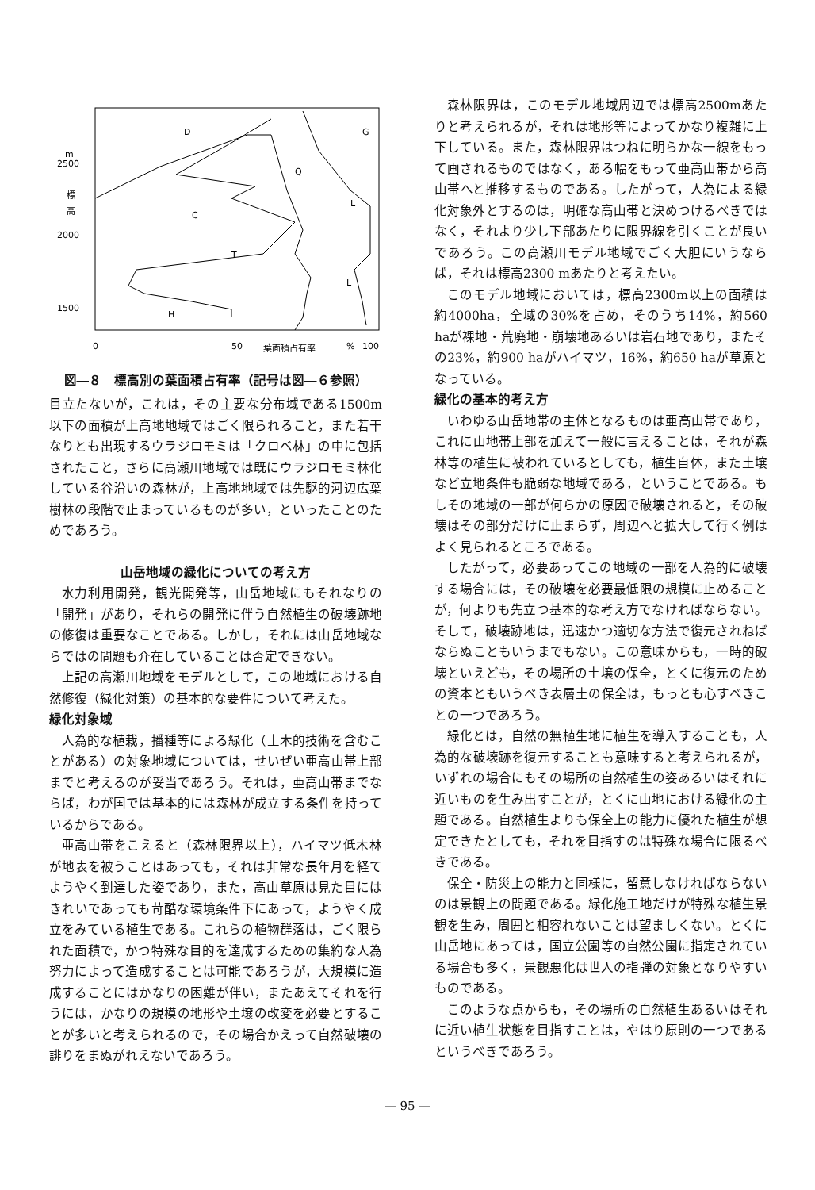m
2500
標
高
2000
1500
0
50
葉面積占有率
%
100
D
G
Q
C
L
T
L
H
図―８　標高別の葉面積占有率（記号は図―６参照）
目立たないが，これは，その主要な分布域である1500m以下の面積が上高地地域ではごく限られること，また若干なりとも出現するウラジロモミは「クロベ林」の中に包括されたこと，さらに高瀬川地域では既にウラジロモミ林化している谷沿いの森林が，上高地地域では先駆的河辺広葉樹林の段階で止まっているものが多い，といったことのためであろう。
山岳地域の緑化についての考え方
水力利用開発，観光開発等，山岳地域にもそれなりの「開発」があり，それらの開発に伴う自然植生の破壊跡地の修復は重要なことである。しかし，それには山岳地域ならではの問題も介在していることは否定できない。
上記の高瀬川地域をモデルとして，この地域における自然修復（緑化対策）の基本的な要件について考えた。
緑化対象域
人為的な植栽，播種等による緑化（土木的技術を含むことがある）の対象地域については，せいぜい亜高山帯上部までと考えるのが妥当であろう。それは，亜高山帯までならば，わが国では基本的には森林が成立する条件を持っているからである。
亜高山帯をこえると（森林限界以上），ハイマツ低木林が地表を被うことはあっても，それは非常な長年月を経てようやく到達した姿であり，また，高山草原は見た目にはきれいであっても苛酷な環境条件下にあって，ようやく成立をみている植生である。これらの植物群落は，ごく限られた面積で，かつ特殊な目的を達成するための集約な人為努力によって造成することは可能であろうが，大規模に造成することにはかなりの困難が伴い，またあえてそれを行うには，かなりの規模の地形や土壌の改変を必要とすることが多いと考えられるので，その場合かえって自然破壊の誹りをまぬがれえないであろう。
森林限界は，このモデル地域周辺では標高2500mあたりと考えられるが，それは地形等によってかなり複雑に上下している。また，森林限界はつねに明らかな一線をもって画されるものではなく，ある幅をもって亜高山帯から高山帯へと推移するものである。したがって，人為による緑化対象外とするのは，明確な高山帯と決めつけるべきではなく，それより少し下部あたりに限界線を引くことが良いであろう。この高瀬川モデル地域でごく大胆にいうならば，それは標高2300 mあたりと考えたい。
このモデル地域においては，標高2300m以上の面積は約4000ha，全域の30%を占め，そのうち14%，約560 haが裸地・荒廃地・崩壊地あるいは岩石地であり，またその23%，約900 haがハイマツ，16%，約650 haが草原となっている。
緑化の基本的考え方
いわゆる山岳地帯の主体となるものは亜高山帯であり，これに山地帯上部を加えて一般に言えることは，それが森林等の植生に被われているとしても，植生自体，また土壌など立地条件も脆弱な地域である，ということである。もしその地域の一部が何らかの原因で破壊されると，その破壊はその部分だけに止まらず，周辺へと拡大して行く例はよく見られるところである。
したがって，必要あってこの地域の一部を人為的に破壊する場合には，その破壊を必要最低限の規模に止めることが，何よりも先立つ基本的な考え方でなければならない。そして，破壊跡地は，迅速かつ適切な方法で復元されねばならぬこともいうまでもない。この意味からも，一時的破壊といえども，その場所の土壌の保全，とくに復元のための資本ともいうべき表層土の保全は，もっとも心すべきことの一つであろう。
緑化とは，自然の無植生地に植生を導入することも，人為的な破壊跡を復元することも意味すると考えられるが，いずれの場合にもその場所の自然植生の姿あるいはそれに近いものを生み出すことが，とくに山地における緑化の主題である。自然植生よりも保全上の能力に優れた植生が想定できたとしても，それを目指すのは特殊な場合に限るべきである。
保全・防災上の能力と同様に，留意しなければならないのは景観上の問題である。緑化施工地だけが特殊な植生景観を生み，周囲と相容れないことは望ましくない。とくに山岳地にあっては，国立公園等の自然公園に指定されている場合も多く，景観悪化は世人の指弾の対象となりやすいものである。
このような点からも，その場所の自然植生あるいはそれに近い植生状態を目指すことは，やはり原則の一つであるというべきであろう。
— 95 —